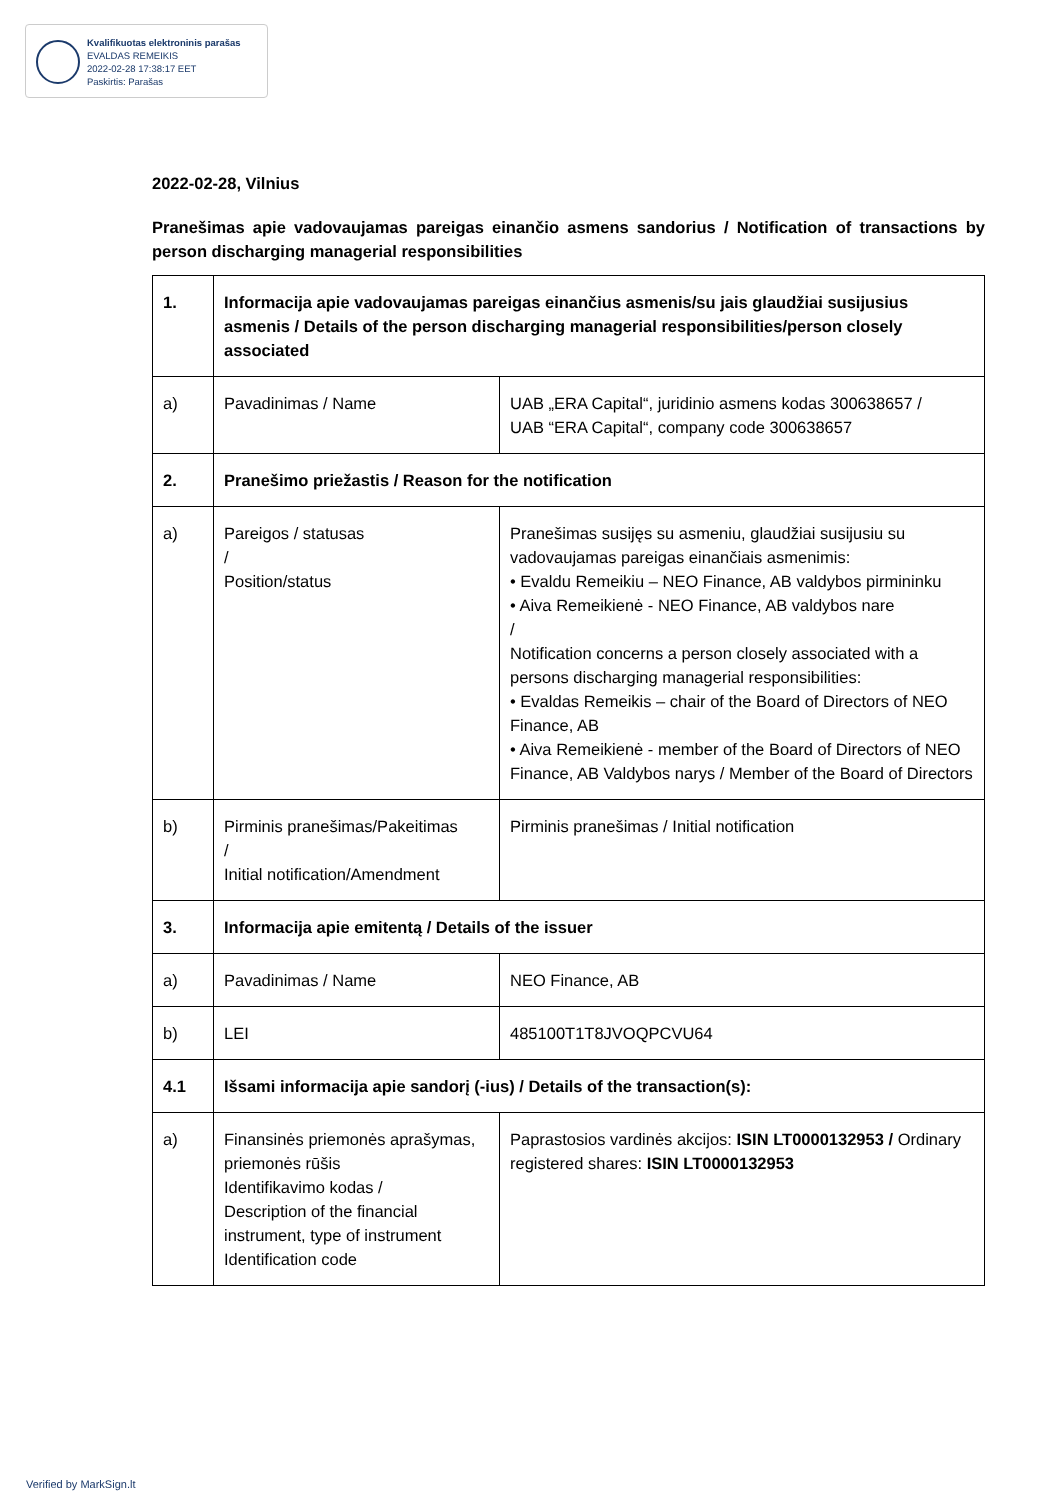Kvalifikuotas elektroninis parašas
EVALDAS REMEIKIS
2022-02-28 17:38:17 EET
Paskirtis: Parašas
2022-02-28, Vilnius
Pranešimas apie vadovaujamas pareigas einančio asmens sandorius / Notification of transactions by person discharging managerial responsibilities
| 1. | Informacija apie vadovaujamas pareigas einančius asmenis/su jais glaudžiai susijusius asmenis / Details of the person discharging managerial responsibilities/person closely associated | |
| a) | Pavadinimas / Name | UAB „ERA Capital“, juridinio asmens kodas 300638657 / UAB “ERA Capital“, company code 300638657 |
| 2. | Pranešimo priežastis / Reason for the notification | |
| a) | Pareigos / statusas / Position/status | Pranešimas susijęs su asmeniu, glaudžiai susijusiu su vadovaujamas pareigas einančiais asmenimis: • Evaldu Remeikiu – NEO Finance, AB valdybos pirmininku • Aiva Remeikienė - NEO Finance, AB valdybos nare / Notification concerns a person closely associated with a persons discharging managerial responsibilities: • Evaldas Remeikis – chair of the Board of Directors of NEO Finance, AB • Aiva Remeikienė - member of the Board of Directors of NEO Finance, AB Valdybos narys / Member of the Board of Directors |
| b) | Pirminis pranešimas/Pakeitimas / Initial notification/Amendment | Pirminis pranešimas / Initial notification |
| 3. | Informacija apie emitentą / Details of the issuer | |
| a) | Pavadinimas / Name | NEO Finance, AB |
| b) | LEI | 485100T1T8JVOQPCVU64 |
| 4.1 | Išsami informacija apie sandorį (-ius) / Details of the transaction(s): | |
| a) | Finansinės priemonės aprašymas, priemonės rūšis Identifikavimo kodas / Description of the financial instrument, type of instrument Identification code | Paprastosios vardinės akcijos: ISIN LT0000132953 / Ordinary registered shares: ISIN LT0000132953 |
Verified by MarkSign.lt